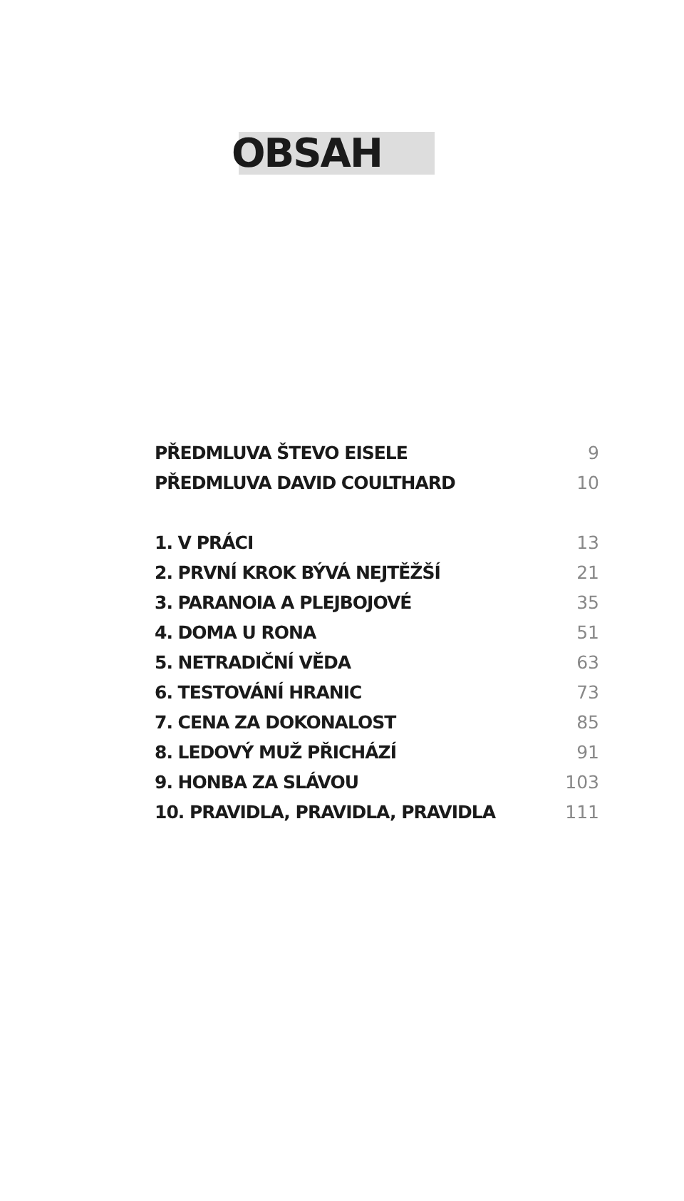OBSAH
PŘEDMLUVA ŠTEVO EISELE 9
PŘEDMLUVA DAVID COULTHARD 10
1. V PRÁCI 13
2. PRVNÍ KROK BÝVÁ NEJTĚŽŠÍ 21
3. PARANOIA A PLEJBOJOVÉ 35
4. DOMA U RONA 51
5. NETRADIČNÍ VĚDA 63
6. TESTOVÁNÍ HRANIC 73
7. CENA ZA DOKONALOST 85
8. LEDOVÝ MUŽ PŘICHÁZÍ 91
9. HONBA ZA SLÁVOU 103
10. PRAVIDLA, PRAVIDLA, PRAVIDLA 111